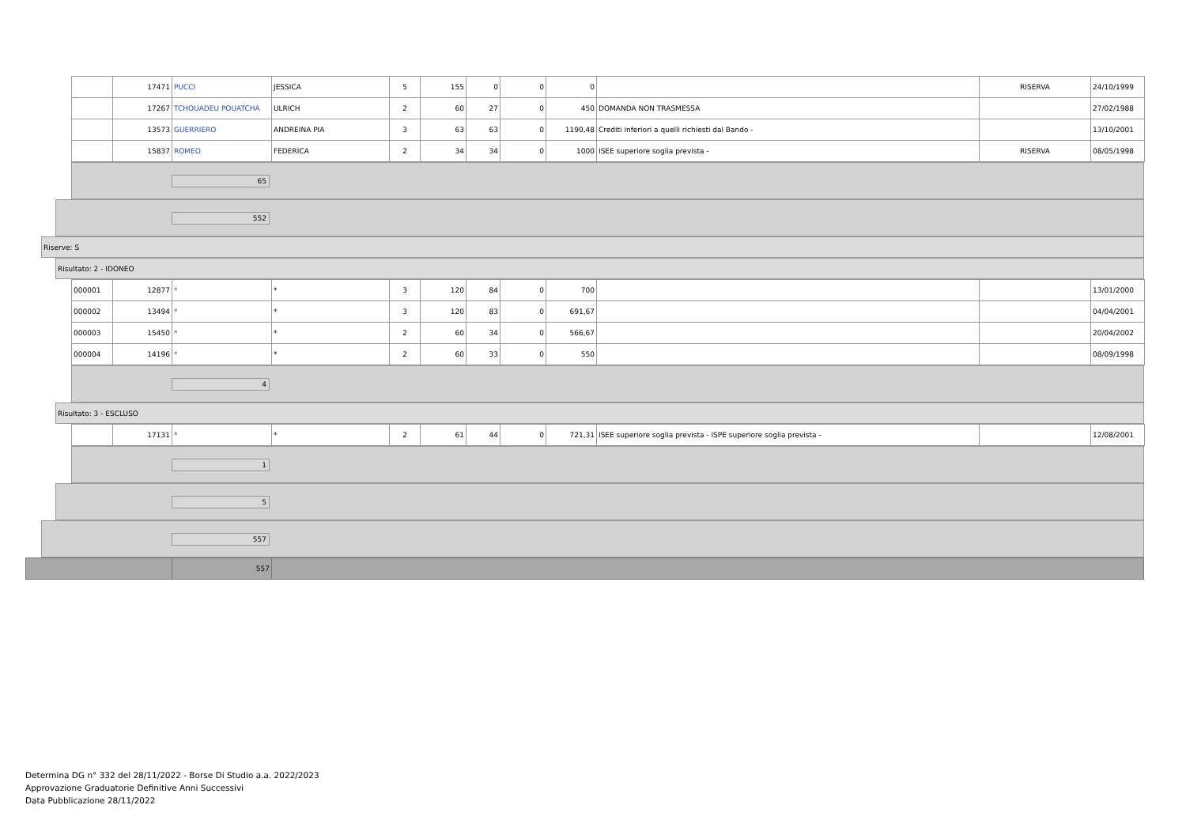| | 17471 | PUCCI | JESSICA | 5 | 155 | 0 | 0 | 0 | | RISERVA | 24/10/1999 |
| | 17267 | TCHOUADEU POUATCHA | ULRICH | 2 | 60 | 27 | 0 | 450 | DOMANDA NON TRASMESSA | | 27/02/1988 |
| | 13573 | GUERRIERO | ANDREINA PIA | 3 | 63 | 63 | 0 | 1190,48 | Crediti inferiori a quelli richiesti dal Bando - | | 13/10/2001 |
| | 15837 | ROMEO | FEDERICA | 2 | 34 | 34 | 0 | 1000 | ISEE superiore soglia prevista - | RISERVA | 08/05/1998 |
65
552
Riserve: S
Risultato: 2 - IDONEO
| 000001 | 12877 | * | * | 3 | 120 | 84 | 0 | 700 | | | 13/01/2000 |
| 000002 | 13494 | * | * | 3 | 120 | 83 | 0 | 691,67 | | | 04/04/2001 |
| 000003 | 15450 | * | * | 2 | 60 | 34 | 0 | 566,67 | | | 20/04/2002 |
| 000004 | 14196 | * | * | 2 | 60 | 33 | 0 | 550 | | | 08/09/1998 |
4
Risultato: 3 - ESCLUSO
| | 17131 | * | * | 2 | 61 | 44 | 0 | 721,31 | ISEE superiore soglia prevista - ISPE superiore soglia prevista - | | 12/08/2001 |
1
5
557
557
Determina DG n° 332 del 28/11/2022 - Borse Di Studio a.a. 2022/2023
Approvazione Graduatorie Definitive Anni Successivi
Data Pubblicazione 28/11/2022